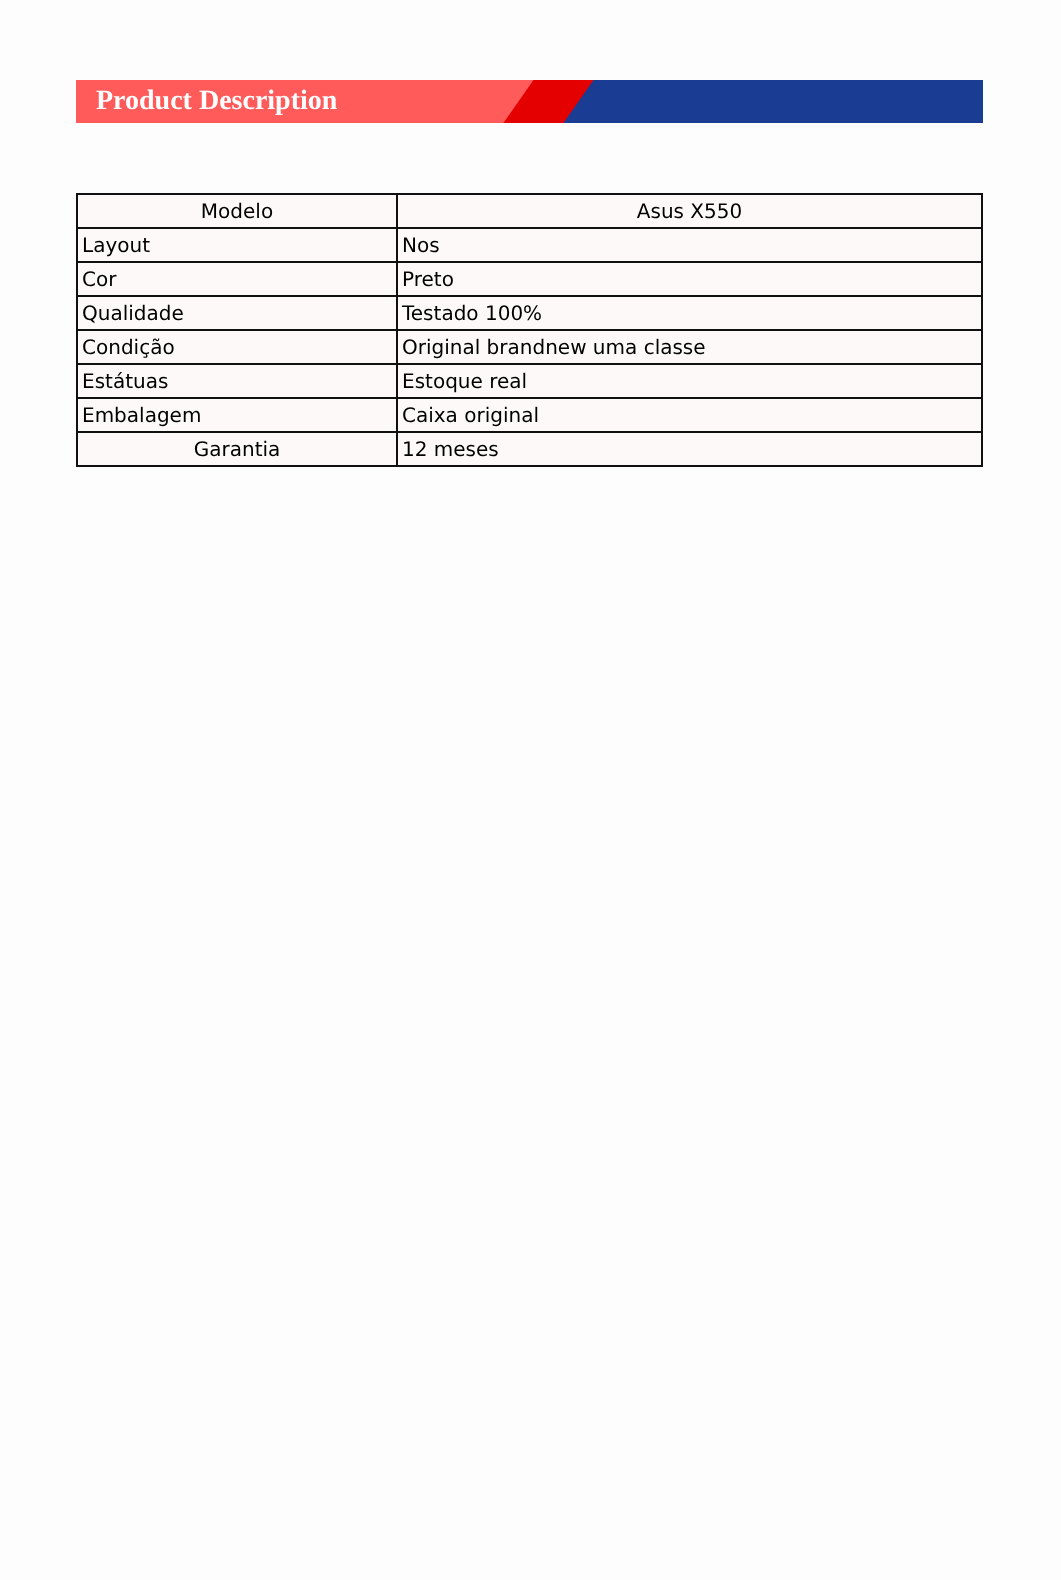Product Description
| Modelo | Asus X550 |
| Layout | Nos |
| Cor | Preto |
| Qualidade | Testado 100% |
| Condição | Original brandnew uma classe |
| Estátuas | Estoque real |
| Embalagem | Caixa original |
| Garantia | 12 meses |